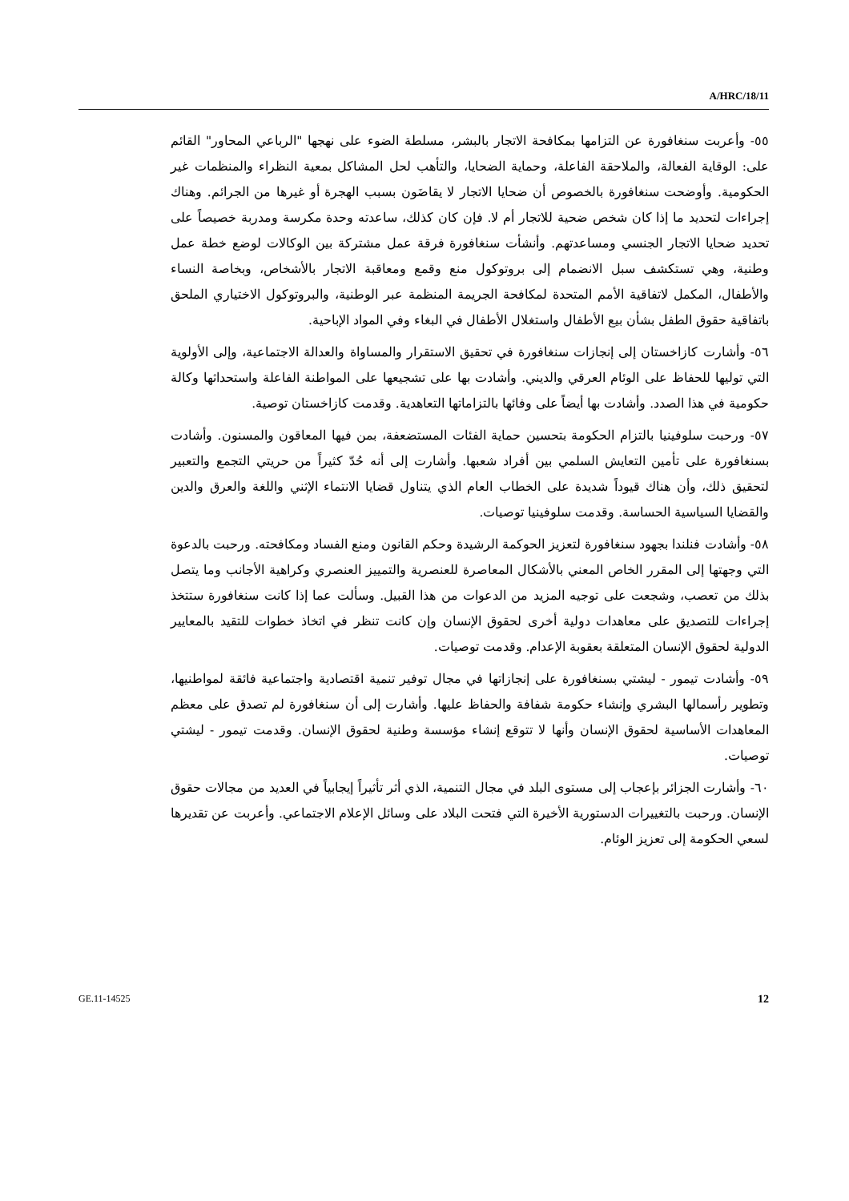A/HRC/18/11
٥٥- وأعربت سنغافورة عن التزامها بمكافحة الاتجار بالبشر، مسلطة الضوء على نهجها "الرباعي المحاور" القائم على: الوقاية الفعالة، والملاحقة الفاعلة، وحماية الضحايا، والتأهب لحل المشاكل بمعية النظراء والمنظمات غير الحكومية. وأوضحت سنغافورة بالخصوص أن ضحايا الاتجار لا يقاضَون بسبب الهجرة أو غيرها من الجرائم. وهناك إجراءات لتحديد ما إذا كان شخص ضحية للاتجار أم لا. فإن كان كذلك، ساعدته وحدة مكرسة ومدربة خصيصاً على تحديد ضحايا الاتجار الجنسي ومساعدتهم. وأنشأت سنغافورة فرقة عمل مشتركة بين الوكالات لوضع خطة عمل وطنية، وهي تستكشف سبل الانضمام إلى بروتوكول منع وقمع ومعاقبة الاتجار بالأشخاص، وبخاصة النساء والأطفال، المكمل لاتفاقية الأمم المتحدة لمكافحة الجريمة المنظمة عبر الوطنية، والبروتوكول الاختياري الملحق باتفاقية حقوق الطفل بشأن بيع الأطفال واستغلال الأطفال في البغاء وفي المواد الإباحية.
٥٦- وأشارت كازاخستان إلى إنجازات سنغافورة في تحقيق الاستقرار والمساواة والعدالة الاجتماعية، وإلى الأولوية التي توليها للحفاظ على الوئام العرقي والديني. وأشادت بها على تشجيعها على المواطنة الفاعلة واستحداثها وكالة حكومية في هذا الصدد. وأشادت بها أيضاً على وفائها بالتزاماتها التعاهدية. وقدمت كازاخستان توصية.
٥٧- ورحبت سلوفينيا بالتزام الحكومة بتحسين حماية الفئات المستضعفة، بمن فيها المعاقون والمسنون. وأشادت بسنغافورة على تأمين التعايش السلمي بين أفراد شعبها. وأشارت إلى أنه حُدّ كثيراً من حريتي التجمع والتعبير لتحقيق ذلك، وأن هناك قيوداً شديدة على الخطاب العام الذي يتناول قضايا الانتماء الإثني واللغة والعرق والدين والقضايا السياسية الحساسة. وقدمت سلوفينيا توصيات.
٥٨- وأشادت فنلندا بجهود سنغافورة لتعزيز الحوكمة الرشيدة وحكم القانون ومنع الفساد ومكافحته. ورحبت بالدعوة التي وجهتها إلى المقرر الخاص المعني بالأشكال المعاصرة للعنصرية والتمييز العنصري وكراهية الأجانب وما يتصل بذلك من تعصب، وشجعت على توجيه المزيد من الدعوات من هذا القبيل. وسألت عما إذا كانت سنغافورة ستتخذ إجراءات للتصديق على معاهدات دولية أخرى لحقوق الإنسان وإن كانت تنظر في اتخاذ خطوات للتقيد بالمعايير الدولية لحقوق الإنسان المتعلقة بعقوبة الإعدام. وقدمت توصيات.
٥٩- وأشادت تيمور - ليشتي بسنغافورة على إنجازاتها في مجال توفير تنمية اقتصادية واجتماعية فائقة لمواطنيها، وتطوير رأسمالها البشري وإنشاء حكومة شفافة والحفاظ عليها. وأشارت إلى أن سنغافورة لم تصدق على معظم المعاهدات الأساسية لحقوق الإنسان وأنها لا تتوقع إنشاء مؤسسة وطنية لحقوق الإنسان. وقدمت تيمور - ليشتي توصيات.
٦٠- وأشارت الجزائر بإعجاب إلى مستوى البلد في مجال التنمية، الذي أثر تأثيراً إيجابياً في العديد من مجالات حقوق الإنسان. ورحبت بالتغييرات الدستورية الأخيرة التي فتحت البلاد على وسائل الإعلام الاجتماعي. وأعربت عن تقديرها لسعي الحكومة إلى تعزيز الوئام.
GE.11-14525 12